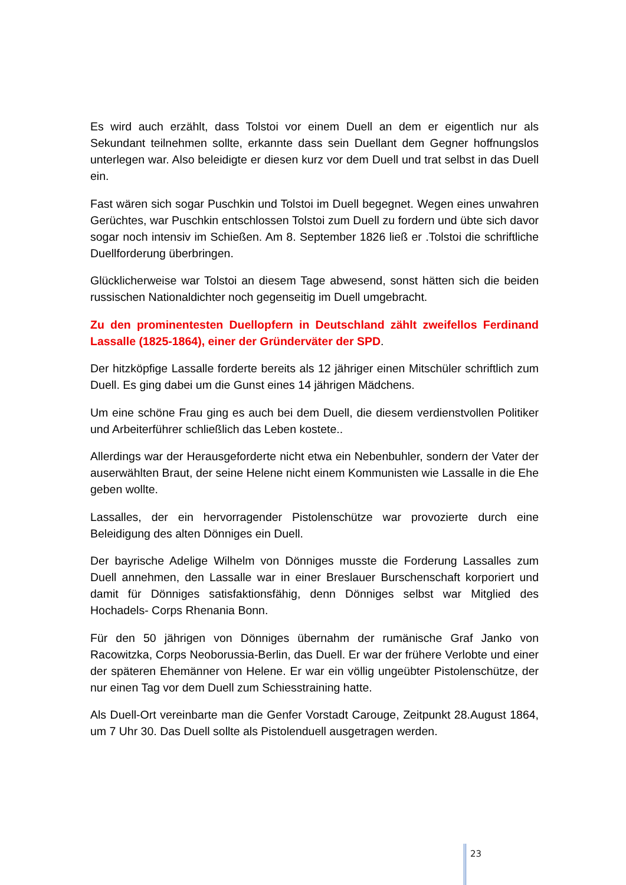Es wird auch erzählt, dass Tolstoi vor einem Duell an dem er eigentlich nur als Sekundant teilnehmen sollte, erkannte dass sein Duellant dem Gegner hoffnungslos unterlegen war. Also beleidigte er diesen kurz vor dem Duell und trat selbst in das Duell ein.
Fast wären sich sogar Puschkin und Tolstoi im Duell begegnet. Wegen eines unwahren Gerüchtes, war Puschkin entschlossen Tolstoi zum Duell zu fordern und übte sich davor sogar noch intensiv im Schießen. Am 8. September 1826 ließ er .Tolstoi die schriftliche Duellforderung überbringen.
Glücklicherweise war Tolstoi an diesem Tage abwesend, sonst hätten sich die beiden russischen Nationaldichter noch gegenseitig im Duell umgebracht.
Zu den prominentesten Duellopfern in Deutschland zählt zweifellos Ferdinand Lassalle (1825-1864), einer der Gründerväter der SPD.
Der hitzköpfige Lassalle forderte bereits als 12 jähriger einen Mitschüler schriftlich zum Duell. Es ging dabei um die Gunst eines 14 jährigen Mädchens.
Um eine schöne Frau ging es auch bei dem Duell, die diesem verdienstvollen Politiker und Arbeiterführer schließlich das Leben kostete..
Allerdings war der Herausgeforderte nicht etwa ein Nebenbuhler, sondern der Vater der auserwählten Braut, der seine Helene nicht einem Kommunisten wie Lassalle in die Ehe geben wollte.
Lassalles, der ein hervorragender Pistolenschütze war provozierte durch eine Beleidigung des alten Dönniges ein Duell.
Der bayrische Adelige Wilhelm von Dönniges musste die Forderung Lassalles zum Duell annehmen, den Lassalle war in einer Breslauer Burschenschaft korporiert und damit für Dönniges satisfaktionsfähig, denn Dönniges selbst war Mitglied des Hochadels- Corps Rhenania Bonn.
Für den 50 jährigen von Dönniges übernahm der rumänische Graf Janko von Racowitzka, Corps Neoborussia-Berlin, das Duell. Er war der frühere Verlobte und einer der späteren Ehemänner von Helene. Er war ein völlig ungeübter Pistolenschütze, der nur einen Tag vor dem Duell zum Schiesstraining hatte.
Als Duell-Ort vereinbarte man die Genfer Vorstadt Carouge, Zeitpunkt 28.August 1864, um 7 Uhr 30. Das Duell sollte als Pistolenduell ausgetragen werden.
23